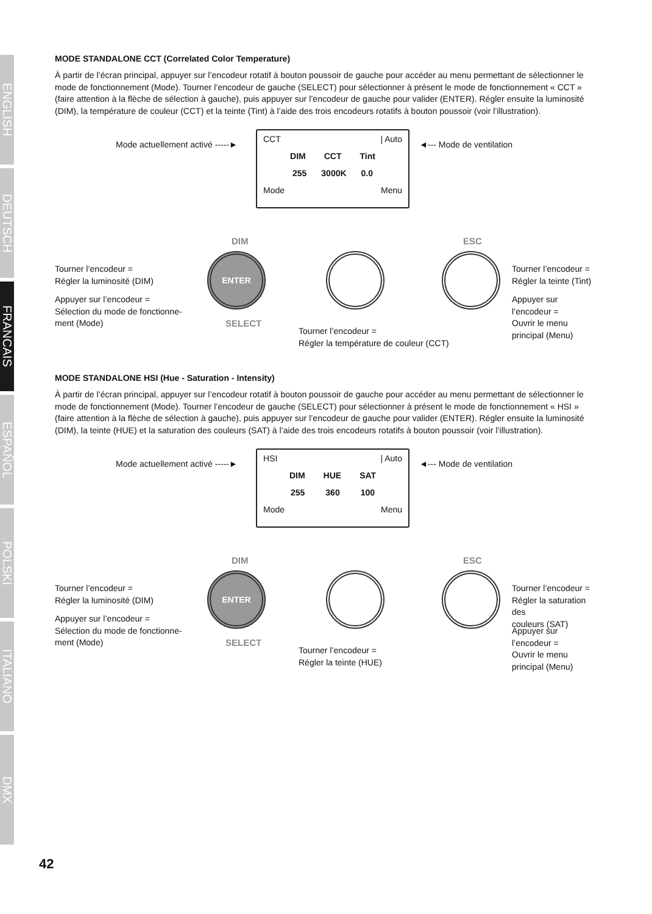ENGLISH
DEUTSCH
FRANCAIS
ESPAÑOL
POLSKI
ITALIANO
DMX
MODE STANDALONE CCT (Correlated Color Temperature)
À partir de l’écran principal, appuyer sur l’encodeur rotatif à bouton poussoir de gauche pour accéder au menu permettant de sélectionner le mode de fonctionnement (Mode). Tourner l’encodeur de gauche (SELECT) pour sélectionner à présent le mode de fonctionnement « CCT » (faire attention à la flèche de sélection à gauche), puis appuyer sur l’encodeur de gauche pour valider (ENTER). Régler ensuite la luminosité (DIM), la température de couleur (CCT) et la teinte (Tint) à l’aide des trois encodeurs rotatifs à bouton poussoir (voir l’illustration).
Mode actuellement activé -----►
CCT | Auto
DIM CCT Tint
255 3000K 0.0
Mode Menu
◄--- Mode de ventilation
DIM ESC
ENTER
SELECT
Tourner l’encodeur =
Régler la luminosité (DIM)
Appuyer sur l’encodeur =
Sélection du mode de fonctionne-
ment (Mode)
Tourner l’encodeur =
Régler la température de couleur (CCT)
Tourner l’encodeur =
Régler la teinte (Tint)
Appuyer sur l’encodeur =
Ouvrir le menu principal (Menu)
MODE STANDALONE HSI (Hue - Saturation - Intensity)
À partir de l’écran principal, appuyer sur l’encodeur rotatif à bouton poussoir de gauche pour accéder au menu permettant de sélectionner le mode de fonctionnement (Mode). Tourner l’encodeur de gauche (SELECT) pour sélectionner à présent le mode de fonctionnement « HSI » (faire attention à la flèche de sélection à gauche), puis appuyer sur l’encodeur de gauche pour valider (ENTER). Régler ensuite la luminosité (DIM), la teinte (HUE) et la saturation des couleurs (SAT) à l’aide des trois encodeurs rotatifs à bouton poussoir (voir l’illustration).
Mode actuellement activé -----►
HSI | Auto
DIM HUE SAT
255 360 100
Mode Menu
◄--- Mode de ventilation
DIM ESC
ENTER
SELECT
Tourner l’encodeur =
Régler la luminosité (DIM)
Appuyer sur l’encodeur =
Sélection du mode de fonctionne-
ment (Mode)
Tourner l’encodeur =
Régler la teinte (HUE)
Tourner l’encodeur =
Régler la saturation des
couleurs (SAT)
Appuyer sur l’encodeur =
Ouvrir le menu principal (Menu)
42